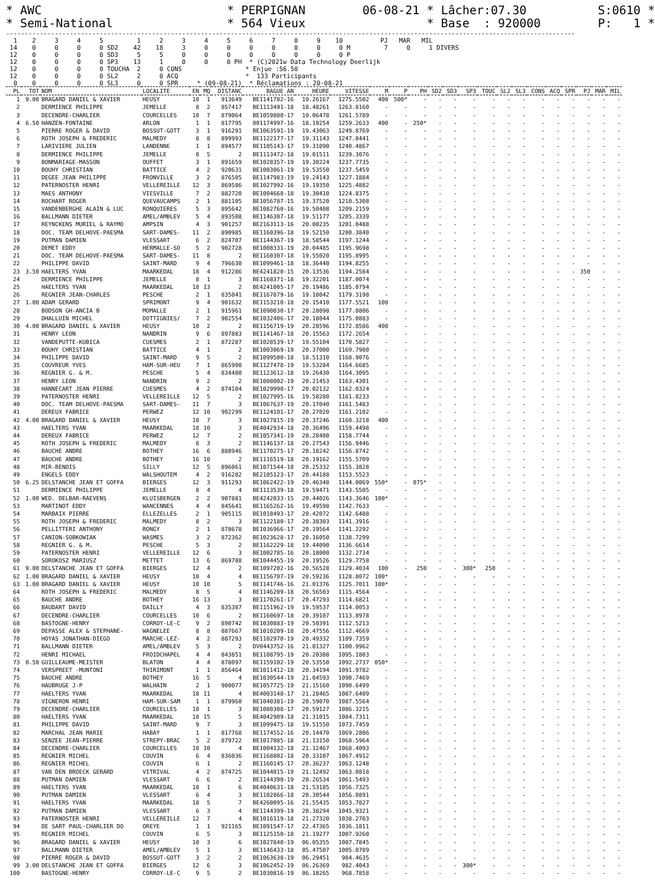* AWC                          * PERPIGNAN        06-08-21 * Lâcher:07.30          S:0610 *
* Semi-National                * 564 Vieux                 * Base  : 920000        P:   1 *
--------------------------------------------------------------------------------------------------------------------------------------------------------
  1    2     3     4     5         1     2     3     4     5     6     7     8     9    10          PJ   MAR   MIL
 14    0     0     0     0 SD2    42    18     3     0     0     0     0     0     0     0 M         7     0     1 DIVERS
 12    0     0     0     0 SD3     5     5     0     0     0     0     0     0     0     0 P
 12    0     0     0     0 SP3    13     1     0     0     0 PH  * (C)2021w Data Technology Deerlijk
 12    0     0     0     0 TOUCHA  2     0 CONS                 * Enjue :56.50
 12    0     0     0     0 SL2     2     0 ACQ                  *  133 Participants
  0    0     0     0     0 SL3     0     0 SPR     * (09-08-21)  * Réclamations : 20-08-21
| PL | TOT | NOM | LOCALITE | EN | MQ | DISTANC | BAGUE AN | HEURE | VITESSE | M | P | PH | SD2 | SD3 | SP3 | TOUC | SL2 | SL3 | CONS | ACQ | SPR | PJ | MAR | MIL |
| --- | --- | --- | --- | --- | --- | --- | --- | --- | --- | --- | --- | --- | --- | --- | --- | --- | --- | --- | --- | --- | --- | --- | --- | --- |
| 1 | 9.00 | BRAGARD DANIEL & XAVIER | HEUSY | 10 | 1 | 913649 | BE1141782-16 | 19.26167 | 1275.5502 | 400 | 500* | - | - | - | - | - | - | - | - | - | - | - | - | - |
| 2 | | DERMIENCE PHILIPPE | JEMELLE | 8 | 2 | 857417 | BE1113491-18 | 18.48261 | 1263.8160 | - | - | - | - | - | - | - | - | - | - | - | - | - | - | - |
| 3 | | DECENDRE-CHARLIER | COURCELLES | 10 | 7 | 879064 | BE1059800-17 | 19.06478 | 1261.5789 | - | - | - | - | - | - | - | - | - | - | - | - | - | - | - |
| 4 | 6.50 | HANZEN-FONTAINE | ARLON | 1 | 1 | 817795 | 001174997-16 | 18.19254 | 1259.2633 | 400 | - | 250* | - | - | - | - | - | - | - | - | - | - | - | - |
| 5 | | PIERRE ROGER & DAVID | BOSSUT-GOTT | 3 | 1 | 916291 | BE1063591-19 | 19.43063 | 1249.8769 | - | - | - | - | - | - | - | - | - | - | - | - | - | - | - |
| 6 | | ROTH JOSEPH & FREDERIC | MALMEDY | 8 | 8 | 899993 | BE1122177-17 | 19.31143 | 1247.8441 | - | - | - | - | - | - | - | - | - | - | - | - | - | - | - |
| 7 | | LARIVIERE JULIEN | LANDENNE | 1 | 1 | 894577 | BE1105143-17 | 19.31090 | 1240.4867 | - | - | - | - | - | - | - | - | - | - | - | - | - | - | - |
| 8 | | DERMIENCE PHILIPPE | JEMELLE | 8 | 5 | 2 | BE1113472-18 | 19.01511 | 1239.3076 | - | - | - | - | - | - | - | - | - | - | - | - | - | - | - |
| 9 | | BONMARIAGE-MASSON | OUFFET | 3 | 1 | 891659 | BE1028357-19 | 19.30224 | 1237.7735 | - | - | - | - | - | - | - | - | - | - | - | - | - | - | - |
| 10 | | BOUHY CHRISTIAN | BATTICE | 4 | 2 | 920631 | BE1003061-19 | 19.53550 | 1237.5459 | - | - | - | - | - | - | - | - | - | - | - | - | - | - | - |
| 11 | | DEGEE JEAN PHILIPPE | FRONVILLE | 3 | 2 | 876505 | BE1147983-19 | 19.24143 | 1227.1884 | - | - | - | - | - | - | - | - | - | - | - | - | - | - | - |
| 12 | | PATERNOSTER HENRI | VELLEREILLE | 12 | 3 | 869586 | BE1027992-16 | 19.19350 | 1225.4882 | - | - | - | - | - | - | - | - | - | - | - | - | - | - | - |
| 13 | | MAES ANTHONY | VIESVILLE | 7 | 2 | 882720 | BE1004668-18 | 19.30410 | 1224.8375 | - | - | - | - | - | - | - | - | - | - | - | - | - | - | - |
| 14 | | ROCHART ROGER | QUEVAUCAMPS | 2 | 1 | 881105 | BE1056787-15 | 19.37520 | 1210.5308 | - | - | - | - | - | - | - | - | - | - | - | - | - | - | - |
| 15 | | VANDENBERGHE ALAIN & LUC | RONQUIERES | 5 | 3 | 895642 | BE1082760-16 | 19.50408 | 1209.2159 | - | - | - | - | - | - | - | - | - | - | - | - | - | - | - |
| 16 | | BALLMANN DIETER | AMEL/AMBLEV | 5 | 4 | 893508 | BE1146307-18 | 19.51177 | 1205.3339 | - | - | - | - | - | - | - | - | - | - | - | - | - | - | - |
| 17 | | REYNCKENS MURIEL & RAYMO | AMPSIN | 4 | 3 | 901257 | BE2163113-16 | 20.00235 | 1201.0488 | - | - | - | - | - | - | - | - | - | - | - | - | - | - | - |
| 18 | | DOC. TEAM DELHOVE-PAESMA | SART-DAMES- | 11 | 2 | 890985 | BE1160396-18 | 19.52150 | 1200.3840 | - | - | - | - | - | - | - | - | - | - | - | - | - | - | - |
| 19 | | PUTMAN DAMIEN | VLESSART | 6 | 2 | 824707 | BE1144367-19 | 18.58544 | 1197.1244 | - | - | - | - | - | - | - | - | - | - | - | - | - | - | - |
| 20 | | DEMET EDDY | HERMALLE-SO | 5 | 2 | 902728 | BE1008331-19 | 20.04485 | 1195.9698 | - | - | - | - | - | - | - | - | - | - | - | - | - | - | - |
| 21 | | DOC. TEAM DELHOVE-PAESMA | SART-DAMES- | 11 | 8 | 2 | BE1160307-18 | 19.55020 | 1195.8995 | - | - | - | - | - | - | - | - | - | - | - | - | - | - | - |
| 22 | | PHILIPPE DAVID | SAINT-MARD | 9 | 4 | 796630 | BE1099461-18 | 18.36440 | 1194.8255 | - | - | - | - | - | - | - | - | - | - | - | - | - | - | - |
| 23 | 3.50 | HAELTERS YVAN | MAARKEDAL | 18 | 4 | 912286 | BE4241820-15 | 20.13536 | 1194.2584 | - | - | - | - | - | - | - | - | - | - | - | - | 350 | - | - |
| 24 | | DERMIENCE PHILIPPE | JEMELLE | 8 | 1 | 3 | BE1168371-18 | 19.32201 | 1187.0074 | - | - | - | - | - | - | - | - | - | - | - | - | - | - | - |
| 25 | | HAELTERS YVAN | MAARKEDAL | 18 | 13 | 2 | BE4241005-17 | 20.19486 | 1185.0794 | - | - | - | - | - | - | - | - | - | - | - | - | - | - | - |
| 26 | | REGNIER JEAN-CHARLES | PESCHE | 2 | 1 | 835041 | BE1167879-16 | 19.18042 | 1179.3198 | - | - | - | - | - | - | - | - | - | - | - | - | - | - | - |
| 27 | 1.00 | ADAM GERARD | SPRIMONT | 9 | 4 | 901632 | BE1153210-18 | 20.15410 | 1177.5521 | 100 | - | - | - | - | - | - | - | - | - | - | - | - | - | - |
| 28 | | BODSON GH-ANCIA B | MOMALLE | 2 | 1 | 915961 | BE1090030-17 | 20.28098 | 1177.0806 | - | - | - | - | - | - | - | - | - | - | - | - | - | - | - |
| 29 | | DHALLUIN MICHEL | DOTTIGNIES/ | 7 | 2 | 902554 | BE1032406-17 | 20.18044 | 1175.0883 | - | - | - | - | - | - | - | - | - | - | - | - | - | - | - |
| 30 | 4.00 | BRAGARD DANIEL & XAVIER | HEUSY | 10 | 2 | 2 | BE1156719-19 | 20.28596 | 1172.8586 | 400 | - | - | - | - | - | - | - | - | - | - | - | - | - | - |
| 31 | | HENRY LEON | NANDRIN | 9 | 6 | 897883 | BE1141467-18 | 20.15563 | 1172.2654 | - | - | - | - | - | - | - | - | - | - | - | - | - | - | - |
| 32 | | VANDEPUTTE-KUBICA | CUESMES | 2 | 1 | 872287 | BE1028539-17 | 19.55104 | 1170.5827 | - | - | - | - | - | - | - | - | - | - | - | - | - | - | - |
| 33 | | BOUHY CHRISTIAN | BATTICE | 4 | 1 | 2 | BE1003069-19 | 20.37000 | 1169.7980 | - | - | - | - | - | - | - | - | - | - | - | - | - | - | - |
| 34 | | PHILIPPE DAVID | SAINT-MARD | 9 | 5 | 2 | BE1099500-18 | 18.51310 | 1168.9076 | - | - | - | - | - | - | - | - | - | - | - | - | - | - | - |
| 35 | | COUVREUR YVES | HAM-SUR-HEU | 7 | 1 | 865900 | BE1127478-19 | 19.53284 | 1164.6685 | - | - | - | - | - | - | - | - | - | - | - | - | - | - | - |
| 36 | | REGNIER G. & M. | PESCHE | 5 | 4 | 834480 | BE1123612-18 | 19.26430 | 1164.3095 | - | - | - | - | - | - | - | - | - | - | - | - | - | - | - |
| 37 | | HENRY LEON | NANDRIN | 9 | 2 | 2 | BE1008002-19 | 20.21453 | 1163.4301 | - | - | - | - | - | - | - | - | - | - | - | - | - | - | - |
| 38 | | HANNECART JEAN PIERRE | CUESMES | 4 | 2 | 874104 | BE1029990-17 | 20.02132 | 1162.0324 | - | - | - | - | - | - | - | - | - | - | - | - | - | - | - |
| 39 | | PATERNOSTER HENRI | VELLEREILLE | 12 | 5 | 2 | BE1027995-16 | 19.58280 | 1161.8233 | - | - | - | - | - | - | - | - | - | - | - | - | - | - | - |
| 40 | | DOC. TEAM DELHOVE-PAESMA | SART-DAMES- | 11 | 7 | 3 | BE1067637-19 | 20.17040 | 1161.5483 | - | - | - | - | - | - | - | - | - | - | - | - | - | - | - |
| 41 | | DEREUX FABRICE | PERWEZ | 12 | 10 | 902299 | BE1124101-17 | 20.27020 | 1161.2102 | - | - | - | - | - | - | - | - | - | - | - | - | - | - | - |
| 42 | 4.00 | BRAGARD DANIEL & XAVIER | HEUSY | 10 | 7 | 3 | BE1027815-19 | 20.37246 | 1160.3218 | 400 | - | - | - | - | - | - | - | - | - | - | - | - | - | - |
| 43 | | HAELTERS YVAN | MAARKEDAL | 18 | 10 | 3 | BE4042934-18 | 20.36496 | 1159.4498 | - | - | - | - | - | - | - | - | - | - | - | - | - | - | - |
| 44 | | DEREUX FABRICE | PERWEZ | 12 | 7 | 2 | BE1057341-19 | 20.28400 | 1158.7744 | - | - | - | - | - | - | - | - | - | - | - | - | - | - | - |
| 45 | | ROTH JOSEPH & FREDERIC | MALMEDY | 8 | 3 | 2 | BE1146137-18 | 20.27543 | 1156.9446 | - | - | - | - | - | - | - | - | - | - | - | - | - | - | - |
| 46 | | BAUCHE ANDRE | BOTHEY | 16 | 6 | 888946 | BE1170275-17 | 20.18242 | 1156.8742 | - | - | - | - | - | - | - | - | - | - | - | - | - | - | - |
| 47 | | BAUCHE ANDRE | BOTHEY | 16 | 10 | 2 | BE1116519-18 | 20.19162 | 1155.5709 | - | - | - | - | - | - | - | - | - | - | - | - | - | - | - |
| 48 | | MIR-BENOIS | SILLY | 12 | 5 | 896061 | BE1071544-18 | 20.25332 | 1155.3828 | - | - | - | - | - | - | - | - | - | - | - | - | - | - | - |
| 49 | | ENGELS EDDY | WALSHOUTEM | 4 | 2 | 916282 | BE2105123-17 | 20.44188 | 1153.5523 | - | - | - | - | - | - | - | - | - | - | - | - | - | - | - |
| 50 | 6.25 | DELSTANCHE JEAN ET GOFFA | BIERGES | 12 | 3 | 911293 | BE1062422-19 | 20.46348 | 1144.0069 | 550* | - | 075* | - | - | - | - | - | - | - | - | - | - | - | - |
| 51 | | DERMIENCE PHILIPPE | JEMELLE | 8 | 4 | 4 | BE1113539-18 | 19.59471 | 1143.5505 | - | - | - | - | - | - | - | - | - | - | - | - | - | - | - |
| 52 | 1.00 | WED. DELBAR-RAEVENS | KLUISBERGEN | 2 | 2 | 907881 | BE4242033-15 | 20.44026 | 1143.3646 | 100* | - | - | - | - | - | - | - | - | - | - | - | - | - | - |
| 53 | | MARTINOT EDDY | WANCENNES | 4 | 4 | 845641 | BE1165262-16 | 19.49598 | 1142.7633 | - | - | - | - | - | - | - | - | - | - | - | - | - | - | - |
| 54 | | MARBAIX PIERRE | ELLEZELLES | 2 | 1 | 905115 | BE1018493-17 | 20.42072 | 1142.6488 | - | - | - | - | - | - | - | - | - | - | - | - | - | - | - |
| 55 | | ROTH JOSEPH & FREDERIC | MALMEDY | 8 | 2 | 3 | BE1122180-17 | 20.38303 | 1141.3916 | - | - | - | - | - | - | - | - | - | - | - | - | - | - | - |
| 56 | | PELLITTERI ANTHONY | RONGY | 2 | 1 | 878678 | BE1036966-17 | 20.19564 | 1141.2292 | - | - | - | - | - | - | - | - | - | - | - | - | - | - | - |
| 57 | | CANION-SOBKOWIAK | WASMES | 3 | 2 | 872362 | BE1023628-17 | 20.16050 | 1138.7299 | - | - | - | - | - | - | - | - | - | - | - | - | - | - | - |
| 58 | | REGNIER G. & M. | PESCHE | 5 | 3 | 2 | BE1162229-18 | 19.44090 | 1136.6614 | - | - | - | - | - | - | - | - | - | - | - | - | - | - | - |
| 59 | | PATERNOSTER HENRI | VELLEREILLE | 12 | 6 | 3 | BE1002785-16 | 20.18000 | 1132.2734 | - | - | - | - | - | - | - | - | - | - | - | - | - | - | - |
| 60 | | SOROKOSZ MARIUSZ | METTET | 13 | 6 | 869788 | BE1044455-19 | 20.19526 | 1129.7758 | - | - | - | - | - | - | - | - | - | - | - | - | - | - | - |
| 61 | 9.00 | DELSTANCHE JEAN ET GOFFA | BIERGES | 12 | 4 | 2 | BE1097202-16 | 20.56528 | 1129.4034 | 100 | - | 250 | - | - | 300* | 250 | - | - | - | - | - | - | - | - |
| 62 | 1.00 | BRAGARD DANIEL & XAVIER | HEUSY | 10 | 4 | 4 | BE1156707-19 | 20.59236 | 1128.8072 | 100* | - | - | - | - | - | - | - | - | - | - | - | - | - | - |
| 63 | 1.00 | BRAGARD DANIEL & XAVIER | HEUSY | 10 | 10 | 5 | BE1141746-16 | 21.01376 | 1125.7011 | 100* | - | - | - | - | - | - | - | - | - | - | - | - | - | - |
| 64 | | ROTH JOSEPH & FREDERIC | MALMEDY | 8 | 5 | 4 | BE1146209-18 | 20.56503 | 1115.4564 | - | - | - | - | - | - | - | - | - | - | - | - | - | - | - |
| 65 | | BAUCHE ANDRE | BOTHEY | 16 | 13 | 3 | BE1170261-17 | 20.47293 | 1114.6821 | - | - | - | - | - | - | - | - | - | - | - | - | - | - | - |
| 66 | | BAUDART DAVID | DAILLY | 4 | 3 | 835387 | BE1151962-19 | 19.59537 | 1114.0053 | - | - | - | - | - | - | - | - | - | - | - | - | - | - | - |
| 67 | | DECENDRE-CHARLIER | COURCELLES | 10 | 6 | 2 | BE1160697-18 | 20.39107 | 1113.8978 | - | - | - | - | - | - | - | - | - | - | - | - | - | - | - |
| 68 | | BASTOGNE-HENRY | CORROY-LE-C | 9 | 2 | 890742 | BE1030883-19 | 20.50391 | 1112.5213 | - | - | - | - | - | - | - | - | - | - | - | - | - | - | - |
| 69 | | DEPASSE ALEX & STEPHANE- | WAGNELEE | 8 | 8 | 887667 | BE1010209-18 | 20.47556 | 1112.4669 | - | - | - | - | - | - | - | - | - | - | - | - | - | - | - |
| 70 | | HOYAS JONATHAN-DIEGO | MARCHE-LEZ- | 4 | 2 | 887293 | BE1102970-19 | 20.49332 | 1109.7359 | - | - | - | - | - | - | - | - | - | - | - | - | - | - | - |
| 71 | | BALLMANN DIETER | AMEL/AMBLEV | 5 | 3 | 2 | DV0443752-16 | 21.01327 | 1100.9962 | - | - | - | - | - | - | - | - | - | - | - | - | - | - | - |
| 72 | | HENRI MICHAEL | FROIDCHAPEL | 4 | 4 | 843851 | BE1108795-19 | 20.20308 | 1095.1803 | - | - | - | - | - | - | - | - | - | - | - | - | - | - | - |
| 73 | 0.50 | GUILLEAUME-MEISTER | BLATON | 4 | 4 | 878097 | BE1159102-19 | 20.53550 | 1092.2737 | 050* | - | - | - | - | - | - | - | - | - | - | - | - | - | - |
| 74 | | VERSPREET -MUNTONI | THIRIMONT | 1 | 1 | 856464 | BE1011412-18 | 20.34194 | 1091.9782 | - | - | - | - | - | - | - | - | - | - | - | - | - | - | - |
| 75 | | BAUCHE ANDRE | BOTHEY | 16 | 5 | 4 | BE1030544-19 | 21.04593 | 1090.7469 | - | - | - | - | - | - | - | - | - | - | - | - | - | - | - |
| 76 | | HAUBRUGE J-P | WALHAIN | 2 | 1 | 900077 | BE1057725-19 | 21.15160 | 1090.6499 | - | - | - | - | - | - | - | - | - | - | - | - | - | - | - |
| 77 | | HAELTERS YVAN | MAARKEDAL | 18 | 11 | 4 | BE4003148-17 | 21.28465 | 1087.6409 | - | - | - | - | - | - | - | - | - | - | - | - | - | - | - |
| 78 | | VIGNERON HENRI | HAM-SUR-SAM | 1 | 1 | 879960 | BE1040381-19 | 20.59070 | 1087.5564 | - | - | - | - | - | - | - | - | - | - | - | - | - | - | - |
| 79 | | DECENDRE-CHARLIER | COURCELLES | 10 | 1 | 3 | BE1080308-17 | 20.59127 | 1086.3215 | - | - | - | - | - | - | - | - | - | - | - | - | - | - | - |
| 80 | | HAELTERS YVAN | MAARKEDAL | 18 | 15 | 5 | BE4042909-18 | 21.31015 | 1084.7311 | - | - | - | - | - | - | - | - | - | - | - | - | - | - | - |
| 81 | | PHILIPPE DAVID | SAINT-MARD | 9 | 7 | 3 | BE1099475-18 | 19.51550 | 1073.7459 | - | - | - | - | - | - | - | - | - | - | - | - | - | - | - |
| 82 | | MARCHAL JEAN MARIE | HABAY | 1 | 1 | 817768 | BE1174552-16 | 20.14470 | 1069.2806 | - | - | - | - | - | - | - | - | - | - | - | - | - | - | - |
| 83 | | SENZEE JEAN-PIERRE | STREPY-BRAC | 5 | 2 | 879722 | BE1017085-18 | 21.13150 | 1068.5964 | - | - | - | - | - | - | - | - | - | - | - | - | - | - | - |
| 84 | | DECENDRE-CHARLIER | COURCELLES | 10 | 10 | 4 | BE1004132-18 | 21.12467 | 1068.4093 | - | - | - | - | - | - | - | - | - | - | - | - | - | - | - |
| 85 | | REGNIER MICHEL | COUVIN | 6 | 4 | 836036 | BE1168802-18 | 20.33107 | 1067.4912 | - | - | - | - | - | - | - | - | - | - | - | - | - | - | - |
| 86 | | REGNIER MICHEL | COUVIN | 6 | 1 | 2 | BE1160145-17 | 20.36237 | 1063.1248 | - | - | - | - | - | - | - | - | - | - | - | - | - | - | - |
| 87 | | VAN DEN BROECK GERARD | VITRIVAL | 4 | 2 | 874725 | BE1044015-19 | 21.12492 | 1063.0818 | - | - | - | - | - | - | - | - | - | - | - | - | - | - | - |
| 88 | | PUTMAN DAMIEN | VLESSART | 6 | 6 | 2 | BE1144390-19 | 20.26534 | 1061.5493 | - | - | - | - | - | - | - | - | - | - | - | - | - | - | - |
| 89 | | HAELTERS YVAN | MAARKEDAL | 18 | 1 | 6 | BE4040631-18 | 21.53185 | 1056.7325 | - | - | - | - | - | - | - | - | - | - | - | - | - | - | - |
| 90 | | PUTMAN DAMIEN | VLESSART | 6 | 4 | 3 | BE1102866-18 | 20.30544 | 1056.0891 | - | - | - | - | - | - | - | - | - | - | - | - | - | - | - |
| 91 | | HAELTERS YVAN | MAARKEDAL | 18 | 5 | 7 | BE4260095-16 | 21.55435 | 1053.7827 | - | - | - | - | - | - | - | - | - | - | - | - | - | - | - |
| 92 | | PUTMAN DAMIEN | VLESSART | 6 | 3 | 4 | BE1144399-19 | 20.38294 | 1045.9321 | - | - | - | - | - | - | - | - | - | - | - | - | - | - | - |
| 93 | | PATERNOSTER HENRI | VELLEREILLE | 12 | 7 | 4 | BE1016119-18 | 21.27320 | 1038.2703 | - | - | - | - | - | - | - | - | - | - | - | - | - | - | - |
| 94 | | DE SART PAUL-CHARLIER DO | OREYE | 1 | 1 | 921165 | BE1091547-17 | 22.47365 | 1036.1811 | - | - | - | - | - | - | - | - | - | - | - | - | - | - | - |
| 95 | | REGNIER MICHEL | COUVIN | 6 | 5 | 3 | BE1125150-18 | 21.19277 | 1007.9260 | - | - | - | - | - | - | - | - | - | - | - | - | - | - | - |
| 96 | | BRAGARD DANIEL & XAVIER | HEUSY | 10 | 3 | 6 | BE1027840-19 | 06.05355 | 1007.7845 | - | - | - | - | - | - | - | - | - | - | - | - | - | - | - |
| 97 | | BALLMANN DIETER | AMEL/AMBLEV | 5 | 1 | 3 | BE1146433-18 | 05.47507 | 1005.0709 | - | - | - | - | - | - | - | - | - | - | - | - | - | - | - |
| 98 | | PIERRE ROGER & DAVID | BOSSUT-GOTT | 3 | 2 | 2 | BE1063638-19 | 06.29451 | 984.4635 | - | - | - | - | - | - | - | - | - | - | - | - | - | - | - |
| 99 | 3.00 | DELSTANCHE JEAN ET GOFFA | BIERGES | 12 | 6 | 3 | BE1062452-19 | 06.26369 | 982.4043 | - | - | - | - | - | 300* | - | - | - | - | - | - | - | - | - |
| 100 | | BASTOGNE-HENRY | CORROY-LE-C | 9 | 5 | 2 | BE1030816-19 | 06.18265 | 968.7858 | - | - | - | - | - | - | - | - | - | - | - | - | - | - | - |